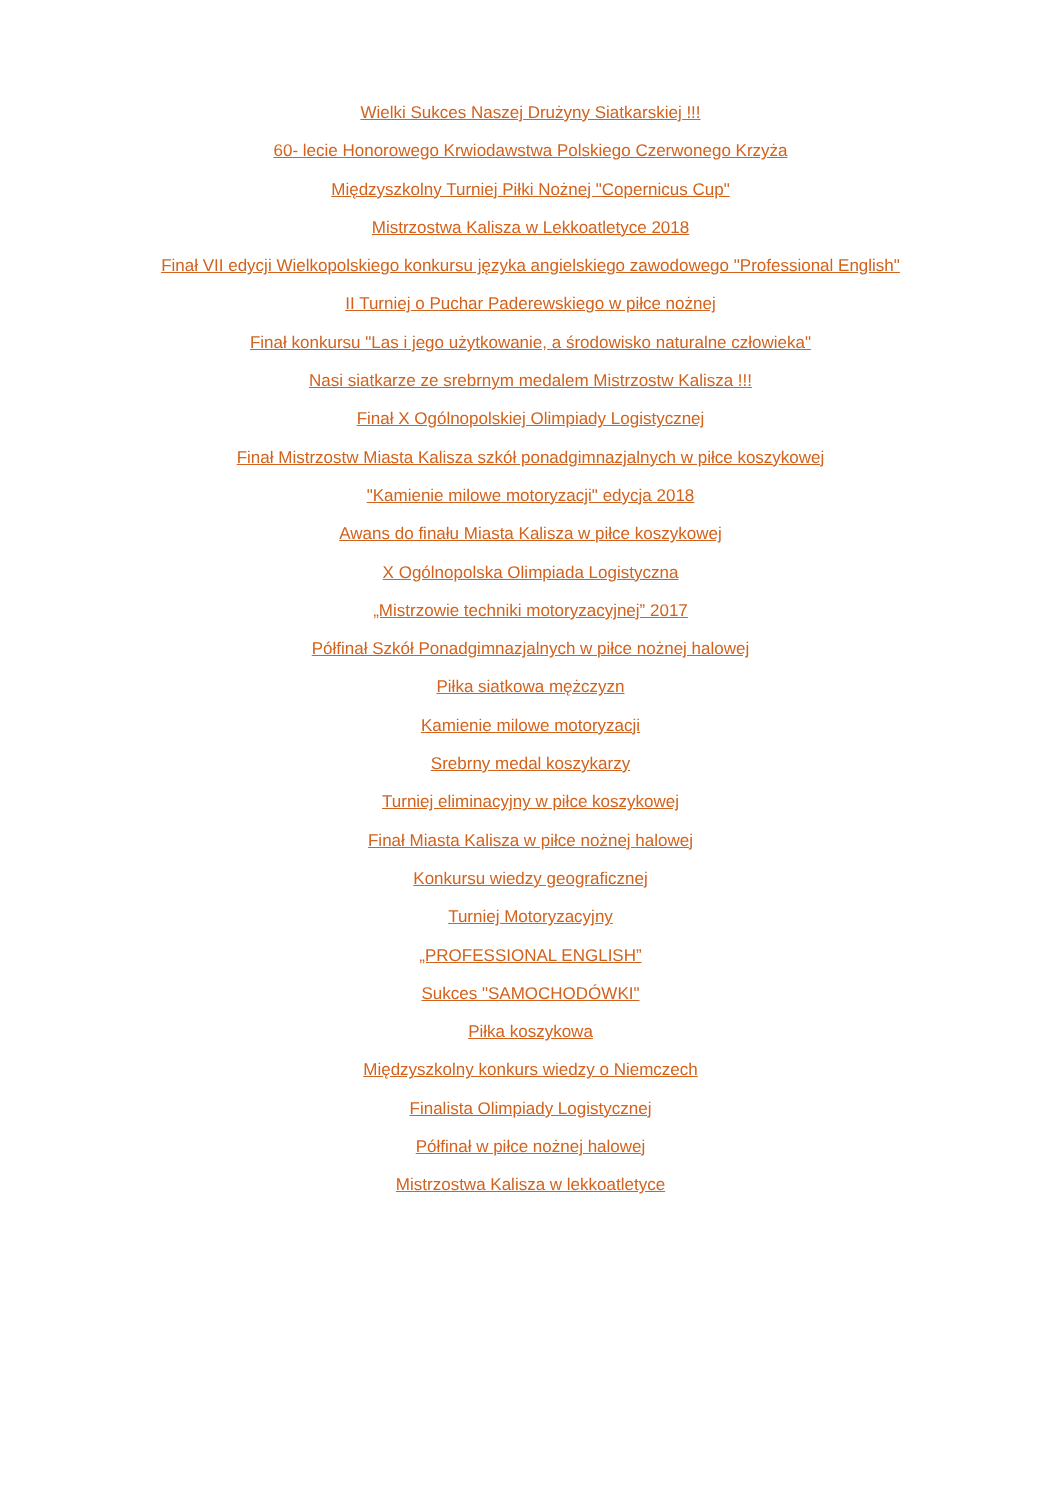Wielki Sukces Naszej Drużyny Siatkarskiej !!!
60- lecie Honorowego Krwiodawstwa Polskiego Czerwonego Krzyża
Międzyszkolny Turniej Piłki Nożnej "Copernicus Cup"
Mistrzostwa Kalisza w Lekkoatletyce 2018
Finał VII edycji Wielkopolskiego konkursu języka angielskiego zawodowego "Professional English"
II Turniej o Puchar Paderewskiego w piłce nożnej
Finał konkursu "Las i jego użytkowanie, a środowisko naturalne człowieka"
Nasi siatkarze ze srebrnym medalem Mistrzostw Kalisza !!!
Finał X Ogólnopolskiej Olimpiady Logistycznej
Finał Mistrzostw Miasta Kalisza szkół ponadgimnazjalnych w piłce koszykowej
"Kamienie milowe motoryzacji" edycja 2018
Awans do finału Miasta Kalisza w piłce koszykowej
X Ogólnopolska Olimpiada Logistyczna
„Mistrzowie techniki motoryzacyjnej” 2017
Półfinał Szkół Ponadgimnazjalnych w piłce nożnej halowej
Piłka siatkowa mężczyzn
Kamienie milowe motoryzacji
Srebrny medal koszykarzy
Turniej eliminacyjny w piłce koszykowej
Finał Miasta Kalisza w piłce nożnej halowej
Konkursu wiedzy geograficznej
Turniej Motoryzacyjny
„PROFESSIONAL ENGLISH”
Sukces "SAMOCHODÓWKI"
Piłka koszykowa
Międzyszkolny konkurs wiedzy o Niemczech
Finalista Olimpiady Logistycznej
Półfinał w piłce nożnej halowej
Mistrzostwa Kalisza w lekkoatletyce